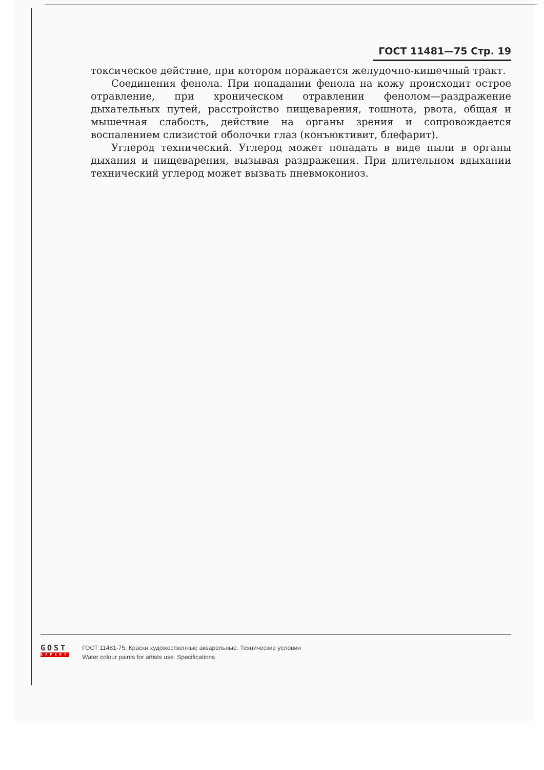ГОСТ 11481—75 Стр. 19
токсическое действие, при котором поражается желудочно-кишечный тракт.
Соединения фенола. При попадании фенола на кожу происходит острое отравление, при хроническом отравлении фенолом—раздражение дыхательных путей, расстройство пищеварения, тошнота, рвота, общая и мышечная слабость, действие на органы зрения и сопровождается воспалением слизистой оболочки глаз (конъюктивит, блефарит).
Углерод технический. Углерод может попадать в виде пыли в органы дыхания и пищеварения, вызывая раздражения. При длительном вдыхании технический углерод может вызвать пневмокониоз.
GOST
EXPERT
ГОСТ 11481-75, Краски художественные акварельные. Технические условия
Water colour paints for artists use. Specifications